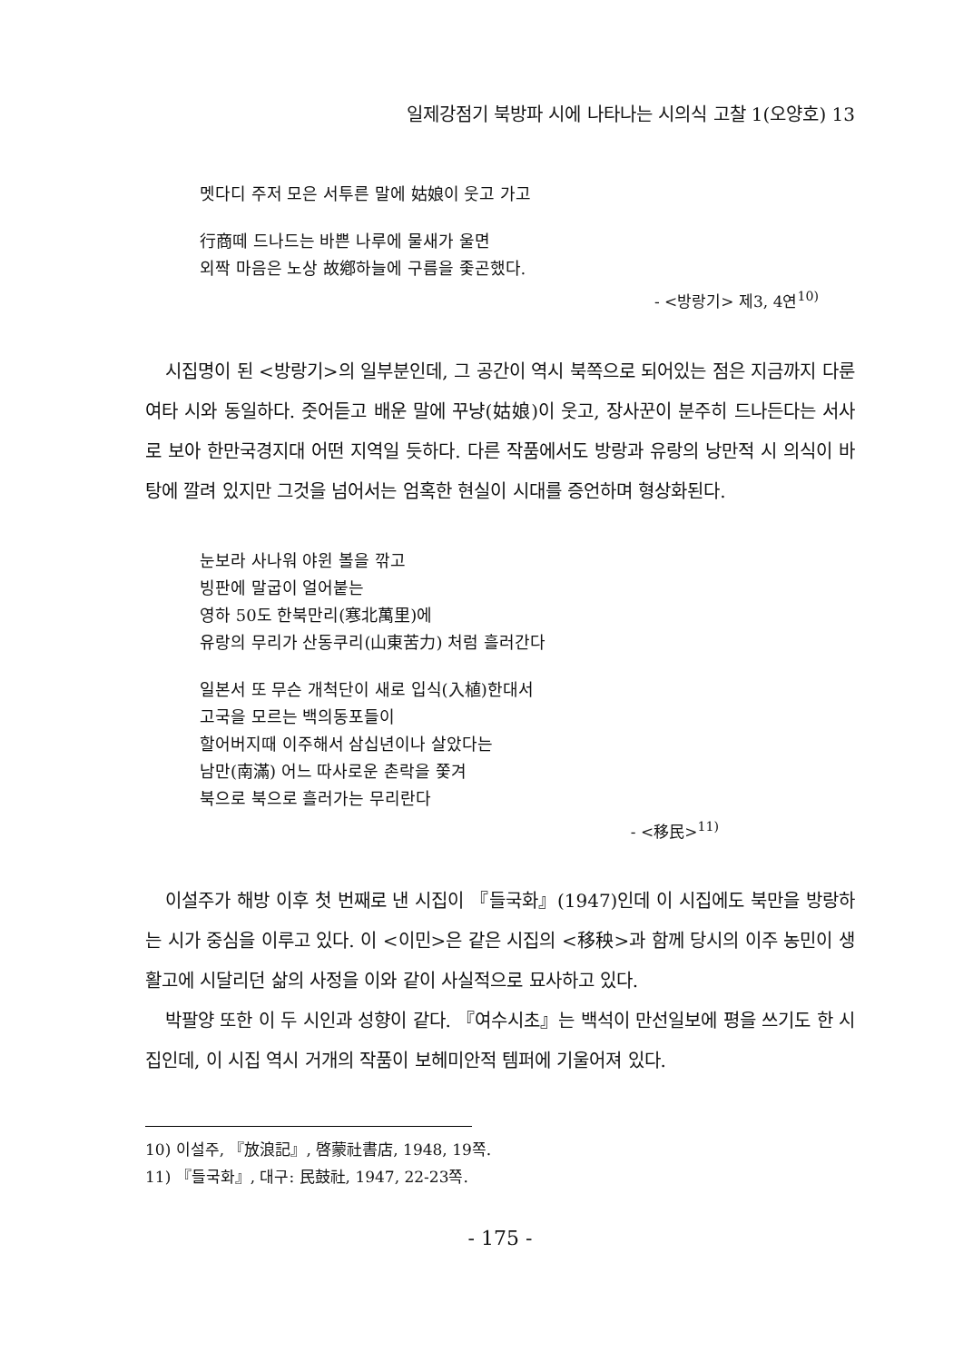일제강점기 북방파 시에 나타나는 시의식 고찰 1(오양호) 13
멧다디 주저 모은 서투른 말에 姑娘이 웃고 가고
行商떼 드나드는 바쁜 나루에 물새가 울면
외짝 마음은 노상 故鄕하늘에 구름을 좇곤했다.
- <방랑기> 제3, 4연<sup>10)</sup>
시집명이 된 <방랑기>의 일부분인데, 그 공간이 역시 북쪽으로 되어있는 점은 지금까지 다룬 여타 시와 동일하다. 줏어듣고 배운 말에 꾸냥(姑娘)이 웃고, 장사꾼이 분주히 드나든다는 서사로 보아 한만국경지대 어떤 지역일 듯하다. 다른 작품에서도 방랑과 유랑의 낭만적 시 의식이 바탕에 깔려 있지만 그것을 넘어서는 엄혹한 현실이 시대를 증언하며 형상화된다.
눈보라 사나워 야윈 볼을 깎고
빙판에 말굽이 얼어붙는
영하 50도 한북만리(寒北萬里)에
유랑의 무리가 산동쿠리(山東苦力) 처럼 흘러간다
일본서 또 무슨 개척단이 새로 입식(入植)한대서
고국을 모르는 백의동포들이
할어버지때 이주해서 삼십년이나 살았다는
남만(南滿) 어느 따사로운 촌락을 쫓겨
북으로 북으로 흘러가는 무리란다
- <移民><sup>11)</sup>
이설주가 해방 이후 첫 번째로 낸 시집이 『들국화』(1947)인데 이 시집에도 북만을 방랑하는 시가 중심을 이루고 있다. 이 <이민>은 같은 시집의 <移秧>과 함께 당시의 이주 농민이 생활고에 시달리던 삶의 사정을 이와 같이 사실적으로 묘사하고 있다.
박팔양 또한 이 두 시인과 성향이 같다. 『여수시초』는 백석이 만선일보에 평을 쓰기도 한 시집인데, 이 시집 역시 거개의 작품이 보헤미안적 템퍼에 기울어져 있다.
10) 이설주, 『放浪記』, 啓蒙社書店, 1948, 19쪽.
11) 『들국화』, 대구: 民鼓社, 1947, 22-23쪽.
- 175 -